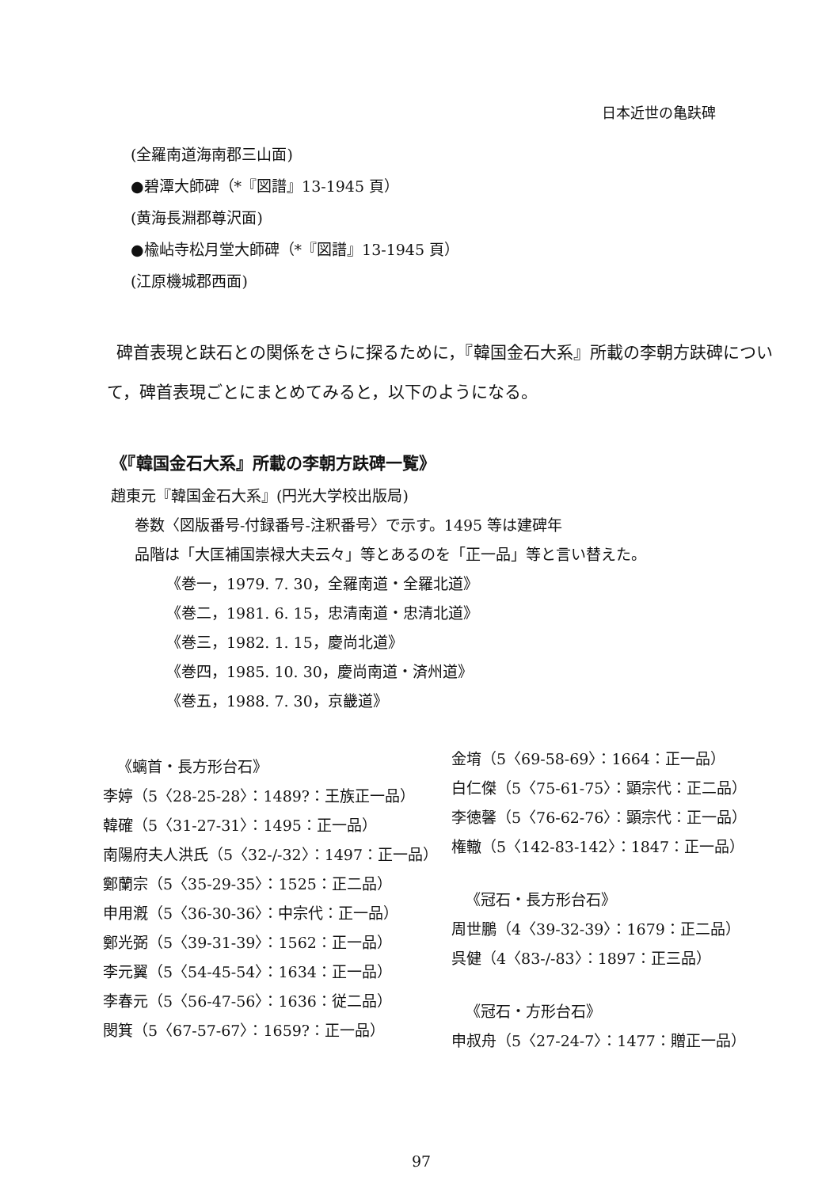日本近世の亀趺碑
(全羅南道海南郡三山面)
●碧潭大師碑（*『図譜』13-1945 頁）
(黄海長淵郡尊沢面)
●楡岾寺松月堂大師碑（*『図譜』13-1945 頁）
(江原機城郡西面)
碑首表現と趺石との関係をさらに探るために，『韓国金石大系』所載の李朝方趺碑について，碑首表現ごとにまとめてみると，以下のようになる。
《『韓国金石大系』所載の李朝方趺碑一覧》
趙東元『韓国金石大系』(円光大学校出版局)
巻数〈図版番号-付録番号-注釈番号〉で示す。1495 等は建碑年
品階は「大匡補国崇禄大夫云々」等とあるのを「正一品」等と言い替えた。
《巻一，1979. 7. 30，全羅南道・全羅北道》
《巻二，1981. 6. 15，忠清南道・忠清北道》
《巻三，1982. 1. 15，慶尚北道》
《巻四，1985. 10. 30，慶尚南道・済州道》
《巻五，1988. 7. 30，京畿道》
《螭首・長方形台石》
李婷（5〈28-25-28〉：1489?：王族正一品）
韓確（5〈31-27-31〉：1495：正一品）
南陽府夫人洪氏（5〈32-/-32〉：1497：正一品）
鄭蘭宗（5〈35-29-35〉：1525：正二品）
申用漑（5〈36-30-36〉：中宗代：正一品）
鄭光弼（5〈39-31-39〉：1562：正一品）
李元翼（5〈54-45-54〉：1634：正一品）
李春元（5〈56-47-56〉：1636：従二品）
閔箕（5〈67-57-67〉：1659?：正一品）
金堉（5〈69-58-69〉：1664：正一品）
白仁傑（5〈75-61-75〉：顕宗代：正二品）
李徳馨（5〈76-62-76〉：顕宗代：正一品）
権轍（5〈142-83-142〉：1847：正一品）
《冠石・長方形台石》
周世鵬（4〈39-32-39〉：1679：正二品）
呉健（4〈83-/-83〉：1897：正三品）
《冠石・方形台石》
申叔舟（5〈27-24-7〉：1477：贈正一品）
97